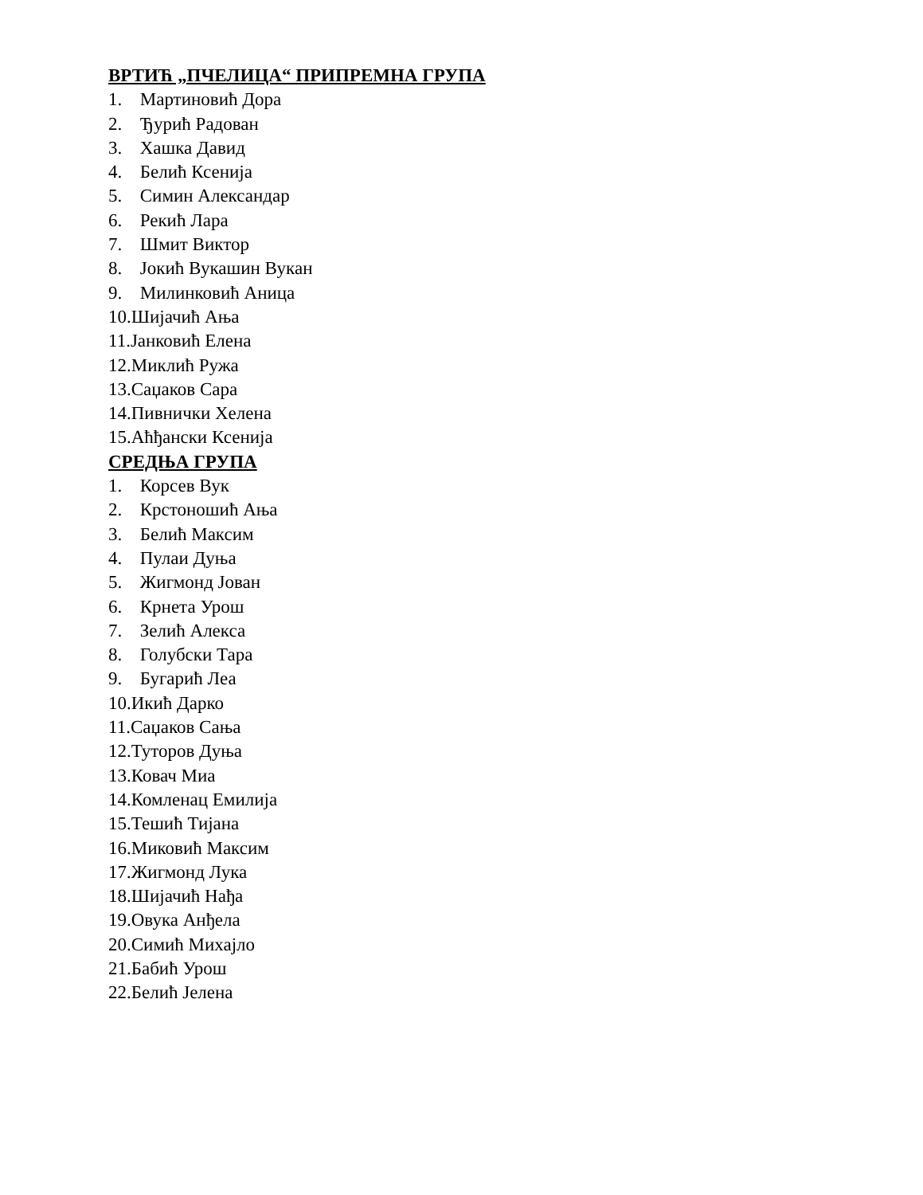ВРТИЋ „ПЧЕЛИЦА“ ПРИПРЕМНА ГРУПА
1. Мартиновић Дора
2. Ђурић Радован
3. Хашка Давид
4. Белић Ксенија
5. Симин Александар
6. Рекић Лара
7. Шмит Виктор
8. Јокић Вукашин Вукан
9. Милинковић Аница
10.Шијачић Ања
11.Јанковић Елена
12.Миклић Ружа
13.Саџаков Сара
14.Пивнички Хелена
15.Аћђански Ксенија
СРЕДЊА ГРУПА
1. Корсев Вук
2. Крстоношић Ања
3. Белић Максим
4. Пулаи Дуња
5. Жигмонд Јован
6. Крнета Урош
7. Зелић Алекса
8. Голубски Тара
9. Бугарић Леа
10.Икић Дарко
11.Саџаков Сања
12.Туторов Дуња
13.Ковач Миа
14.Комленац Емилија
15.Тешић Тијана
16.Миковић Максим
17.Жигмонд Лука
18.Шијачић Нађа
19.Овука Анђела
20.Симић Михајло
21.Бабић Урош
22.Белић Јелена